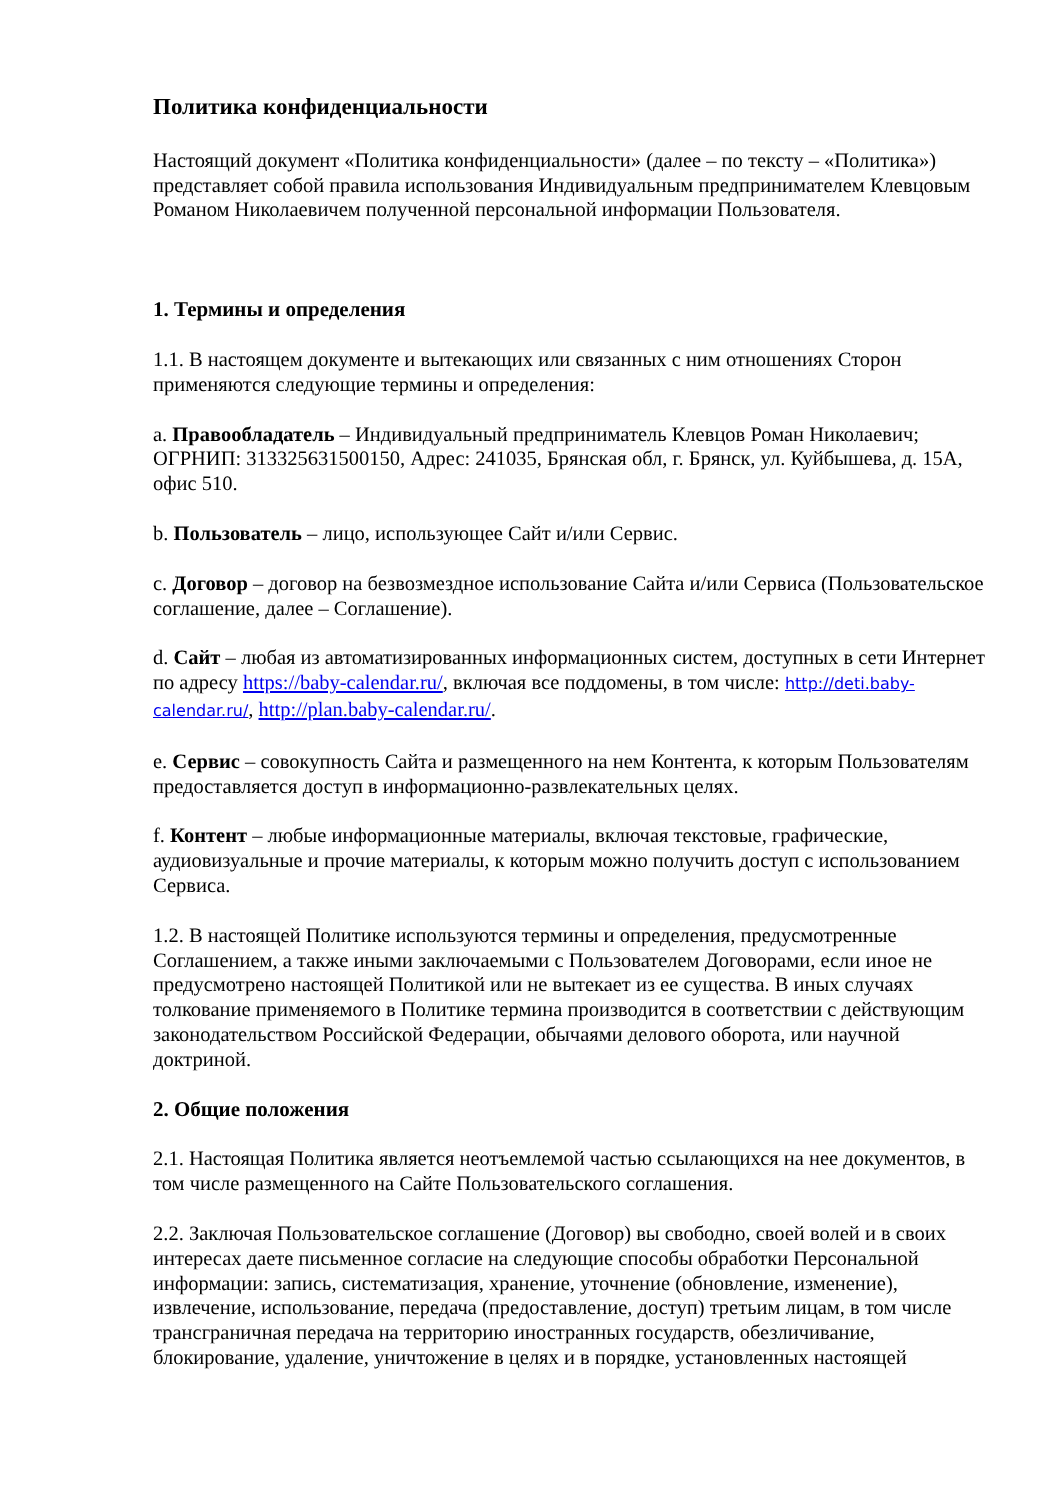Политика конфиденциальности
Настоящий документ «Политика конфиденциальности» (далее – по тексту – «Политика») представляет собой правила использования Индивидуальным предпринимателем Клевцовым Романом Николаевичем полученной персональной информации Пользователя.
1. Термины и определения
1.1. В настоящем документе и вытекающих или связанных с ним отношениях Сторон применяются следующие термины и определения:
a. Правообладатель – Индивидуальный предприниматель Клевцов Роман Николаевич; ОГРНИП: 313325631500150, Адрес: 241035, Брянская обл, г. Брянск, ул. Куйбышева, д. 15А, офис 510.
b. Пользователь – лицо, использующее Сайт и/или Сервис.
c. Договор – договор на безвозмездное использование Сайта и/или Сервиса (Пользовательское соглашение, далее – Соглашение).
d. Сайт – любая из автоматизированных информационных систем, доступных в сети Интернет по адресу https://baby-calendar.ru/, включая все поддомены, в том числе: http://deti.baby-calendar.ru/, http://plan.baby-calendar.ru/.
e. Сервис – совокупность Сайта и размещенного на нем Контента, к которым Пользователям предоставляется доступ в информационно-развлекательных целях.
f. Контент – любые информационные материалы, включая текстовые, графические, аудиовизуальные и прочие материалы, к которым можно получить доступ с использованием Сервиса.
1.2. В настоящей Политике используются термины и определения, предусмотренные Соглашением, а также иными заключаемыми с Пользователем Договорами, если иное не предусмотрено настоящей Политикой или не вытекает из ее существа. В иных случаях толкование применяемого в Политике термина производится в соответствии с действующим законодательством Российской Федерации, обычаями делового оборота, или научной доктриной.
2. Общие положения
2.1. Настоящая Политика является неотъемлемой частью ссылающихся на нее документов, в том числе размещенного на Сайте Пользовательского соглашения.
2.2. Заключая Пользовательское соглашение (Договор) вы свободно, своей волей и в своих интересах даете письменное согласие на следующие способы обработки Персональной информации: запись, систематизация, хранение, уточнение (обновление, изменение), извлечение, использование, передача (предоставление, доступ) третьим лицам, в том числе трансграничная передача на территорию иностранных государств, обезличивание, блокирование, удаление, уничтожение в целях и в порядке, установленных настоящей